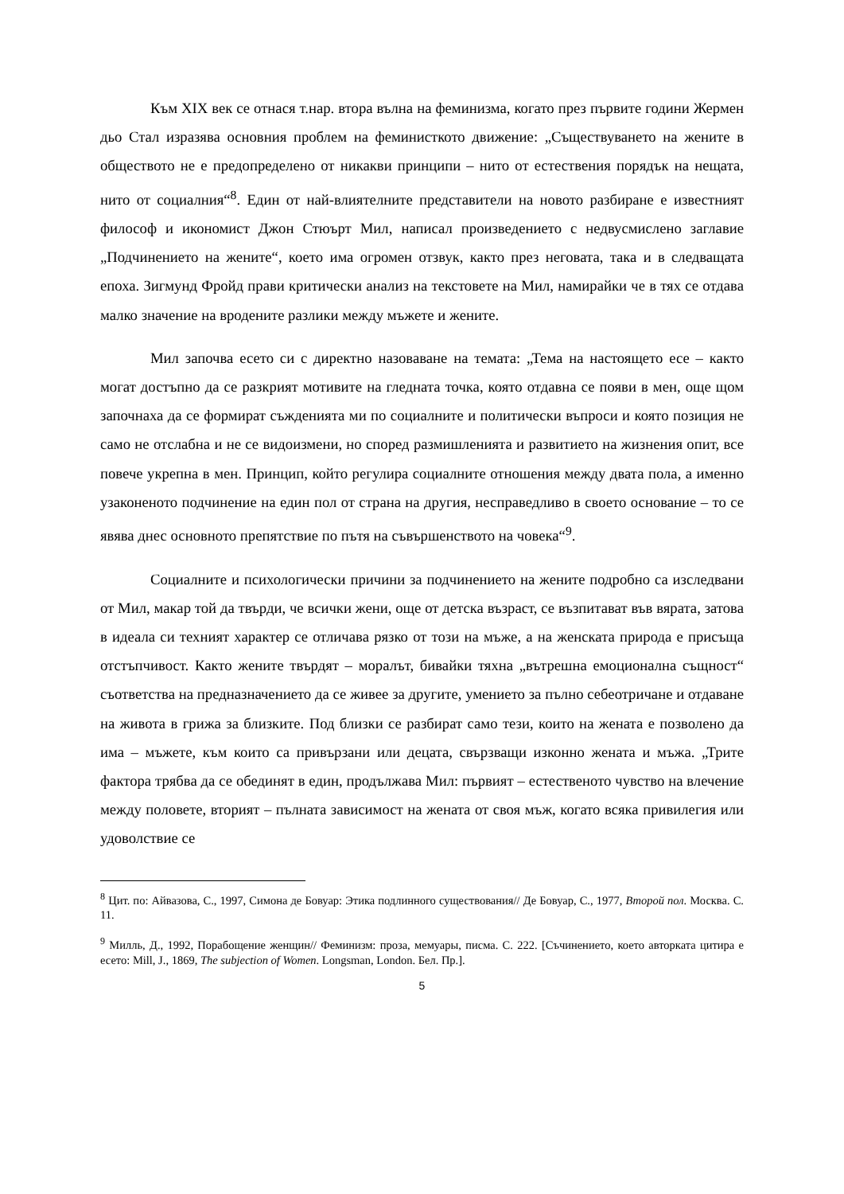Към XIX век се отнася т.нар. втора вълна на феминизма, когато през първите години Жермен дьо Стал изразява основния проблем на феминисткото движение: „Съществуването на жените в обществото не е предопределено от никакви принципи – нито от естествения порядък на нещата, нито от социалния“<sup>8</sup>. Един от най-влиятелните представители на новото разбиране е известният философ и икономист Джон Стюърт Мил, написал произведението с недвусмислено заглавие „Подчинението на жените“, което има огромен отзвук, както през неговата, така и в следващата епоха. Зигмунд Фройд прави критически анализ на текстовете на Мил, намирайки че в тях се отдава малко значение на вродените разлики между мъжете и жените.
Мил започва есето си с директно назоваване на темата: „Тема на настоящето есе – както могат достъпно да се разкрият мотивите на гледната точка, която отдавна се появи в мен, още щом започнаха да се формират съжденията ми по социалните и политически въпроси и която позиция не само не отслабна и не се видоизмени, но според размишленията и развитието на жизнения опит, все повече укрепна в мен. Принцип, който регулира социалните отношения между двата пола, а именно узаконеното подчинение на един пол от страна на другия, несправедливо в своето основание – то се явява днес основното препятствие по пътя на съвършенството на човека“<sup>9</sup>.
Социалните и психологически причини за подчинението на жените подробно са изследвани от Мил, макар той да твърди, че всички жени, още от детска възраст, се възпитават във вярата, затова в идеала си техният характер се отличава рязко от този на мъже, а на женската природа е присъща отстъпчивост. Както жените твърдят – моралът, бивайки тяхна „вътрешна емоционална същност“ съответства на предназначението да се живее за другите, умението за пълно себеотричане и отдаване на живота в грижа за близките. Под близки се разбират само тези, които на жената е позволено да има – мъжете, към които са привързани или децата, свързващи изконно жената и мъжа. „Трите фактора трябва да се обединят в един, продължава Мил: първият – естественото чувство на влечение между половете, вторият – пълната зависимост на жената от своя мъж, когато всяка привилегия или удоволствие се
<sup>8</sup> Цит. по: Айвазова, С., 1997, Симона де Бовуар: Этика подлинного существования// Де Бовуар, С., 1977, Второй пол. Москва. С. 11.
<sup>9</sup> Милль, Д., 1992, Порабощение женщин// Феминизм: проза, мемуары, писма. С. 222. [Съчинението, което авторката цитира е есето: Mill, J., 1869, The subjection of Women. Longsman, London. Бел. Пр.].
5